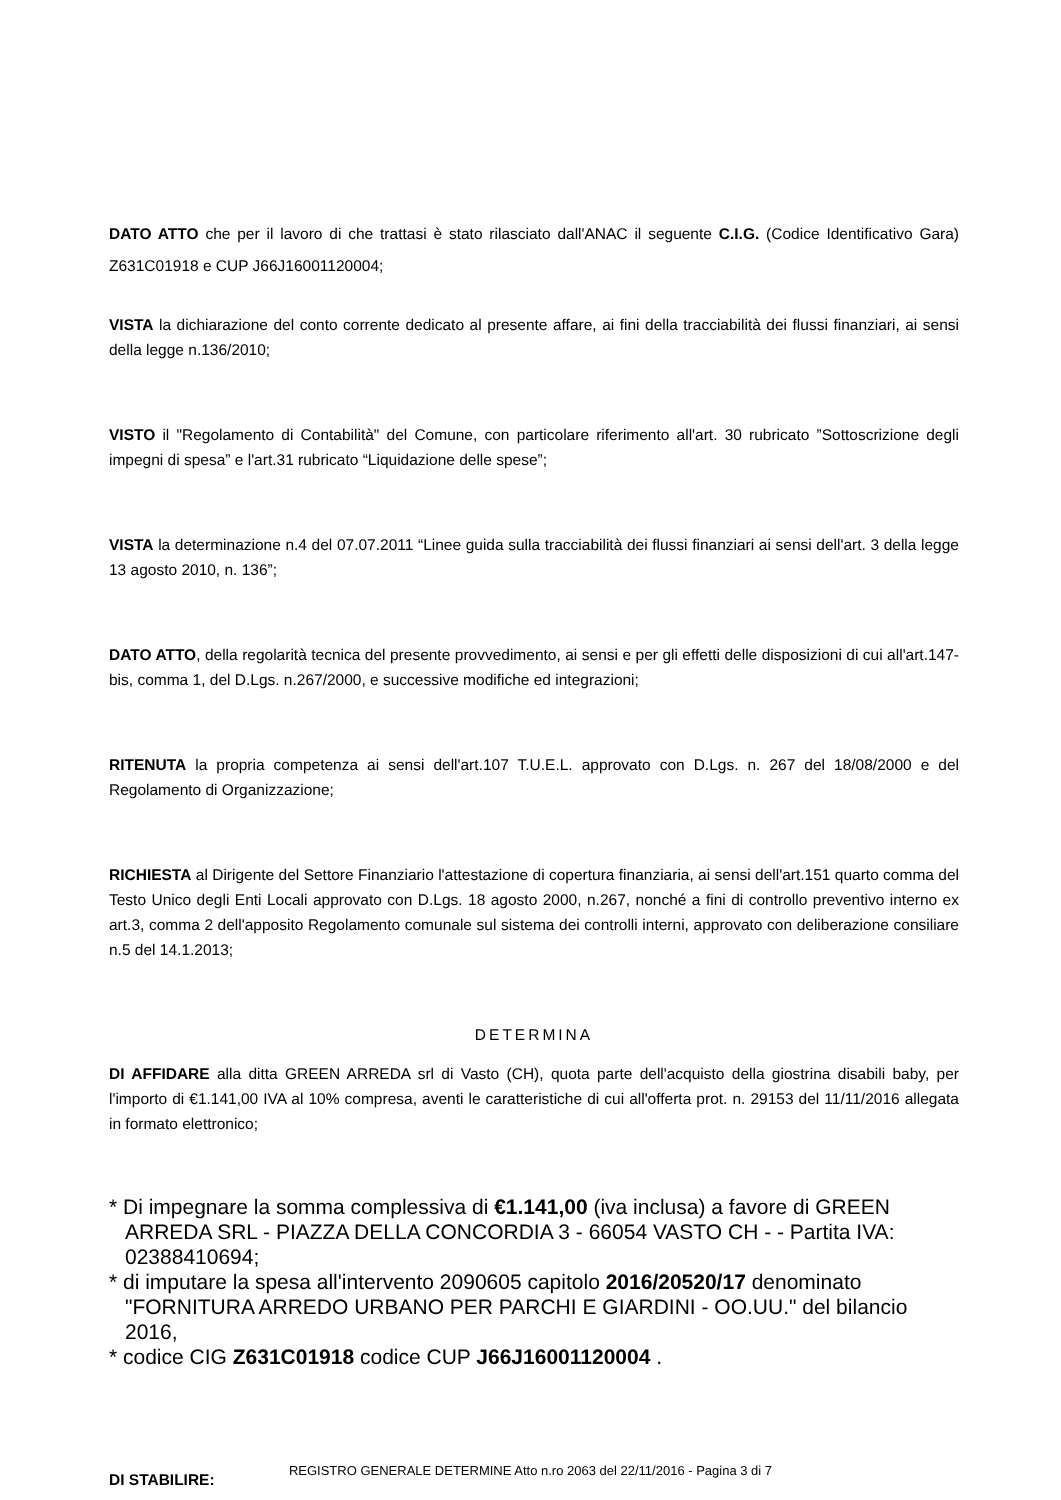DATO ATTO che per il lavoro di che trattasi è stato rilasciato dall'ANAC il seguente C.I.G. (Codice Identificativo Gara) Z631C01918 e CUP J66J16001120004;
VISTA la dichiarazione del conto corrente dedicato al presente affare, ai fini della tracciabilità dei flussi finanziari, ai sensi della legge n.136/2010;
VISTO il "Regolamento di Contabilità" del Comune, con particolare riferimento all'art. 30 rubricato ”Sottoscrizione degli impegni di spesa” e l'art.31 rubricato “Liquidazione delle spese”;
VISTA la determinazione n.4 del 07.07.2011 “Linee guida sulla tracciabilità dei flussi finanziari ai sensi dell'art. 3 della legge 13 agosto 2010, n. 136”;
DATO ATTO, della regolarità tecnica del presente provvedimento, ai sensi e per gli effetti delle disposizioni di cui all'art.147-bis, comma 1, del D.Lgs. n.267/2000, e successive modifiche ed integrazioni;
RITENUTA la propria competenza ai sensi dell'art.107 T.U.E.L. approvato con D.Lgs. n. 267 del 18/08/2000 e del Regolamento di Organizzazione;
RICHIESTA al Dirigente del Settore Finanziario l'attestazione di copertura finanziaria, ai sensi dell'art.151 quarto comma del Testo Unico degli Enti Locali approvato con D.Lgs. 18 agosto 2000, n.267, nonché a fini di controllo preventivo interno ex art.3, comma 2 dell'apposito Regolamento comunale sul sistema dei controlli interni, approvato con deliberazione consiliare n.5 del 14.1.2013;
DETERMINA
DI AFFIDARE alla ditta GREEN ARREDA srl di Vasto (CH), quota parte dell'acquisto della giostrina disabili baby, per l'importo di €1.141,00 IVA al 10% compresa, aventi le caratteristiche di cui all'offerta prot. n. 29153 del 11/11/2016 allegata in formato elettronico;
* Di impegnare la somma complessiva di €1.141,00 (iva inclusa) a favore di GREEN ARREDA SRL - PIAZZA DELLA CONCORDIA 3 - 66054 VASTO CH - - Partita IVA: 02388410694;
* di imputare la spesa all'intervento 2090605 capitolo 2016/20520/17 denominato "FORNITURA ARREDO URBANO PER PARCHI E GIARDINI - OO.UU." del bilancio 2016,
* codice CIG Z631C01918 codice CUP J66J16001120004 .
DI STABILIRE:
REGISTRO GENERALE DETERMINE Atto n.ro 2063 del 22/11/2016 - Pagina 3 di 7